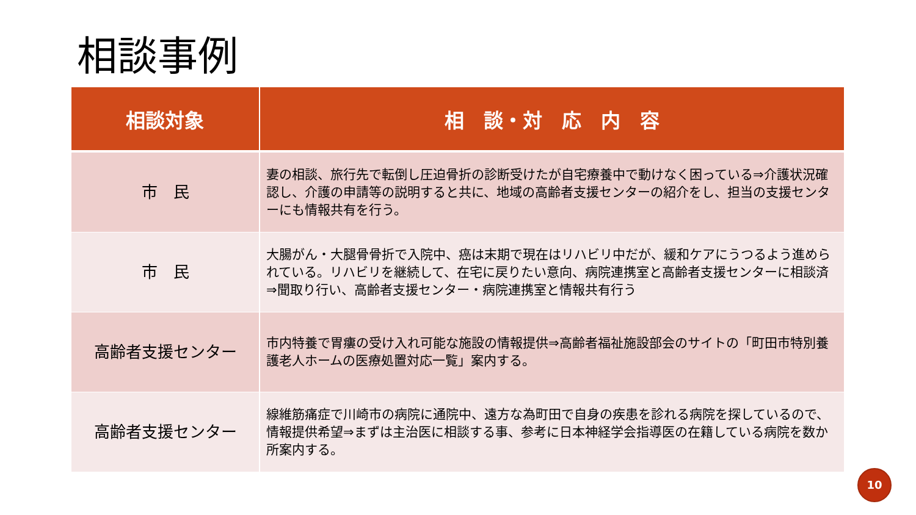相談事例
| 相談対象 | 相 談・対 応 内 容 |
| --- | --- |
| 市 民 | 妻の相談、旅行先で転倒し圧迫骨折の診断受けたが自宅療養中で動けなく困っている⇒介護状況確認し、介護の申請等の説明すると共に、地域の高齢者支援センターの紹介をし、担当の支援センターにも情報共有を行う。 |
| 市 民 | 大腸がん・大腿骨骨折で入院中、癌は末期で現在はリハビリ中だが、緩和ケアにうつるよう進められている。リハビリを継続して、在宅に戻りたい意向、病院連携室と高齢者支援センターに相談済⇒聞取り行い、高齢者支援センター・病院連携室と情報共有行う |
| 高齢者支援センター | 市内特養で胃瘻の受け入れ可能な施設の情報提供⇒高齢者福祉施設部会のサイトの「町田市特別養護老人ホームの医療処置対応一覧」案内する。 |
| 高齢者支援センター | 線維筋痛症で川崎市の病院に通院中、遠方な為町田で自身の疾患を診れる病院を探しているので、情報提供希望⇒まずは主治医に相談する事、参考に日本神経学会指導医の在籍している病院を数か所案内する。 |
10